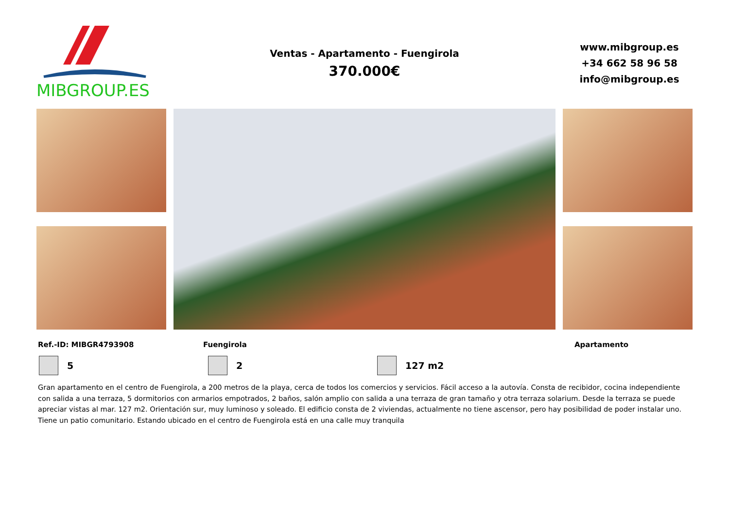MIBGROUP.ES
Ventas - Apartamento - Fuengirola
370.000€
www.mibgroup.es
+34 662 58 96 58
info@mibgroup.es
Ref.-ID: MIBGR4793908 Fuengirola Apartamento
5 2 127 m2
Gran apartamento en el centro de Fuengirola, a 200 metros de la playa, cerca de todos los comercios y servicios. Fácil acceso a la autovía. Consta de recibidor, cocina independiente con salida a una terraza, 5 dormitorios con armarios empotrados, 2 baños, salón amplio con salida a una terraza de gran tamaño y otra terraza solarium. Desde la terraza se puede apreciar vistas al mar. 127 m2. Orientación sur, muy luminoso y soleado. El edificio consta de 2 viviendas, actualmente no tiene ascensor, pero hay posibilidad de poder instalar uno. Tiene un patio comunitario. Estando ubicado en el centro de Fuengirola está en una calle muy tranquila